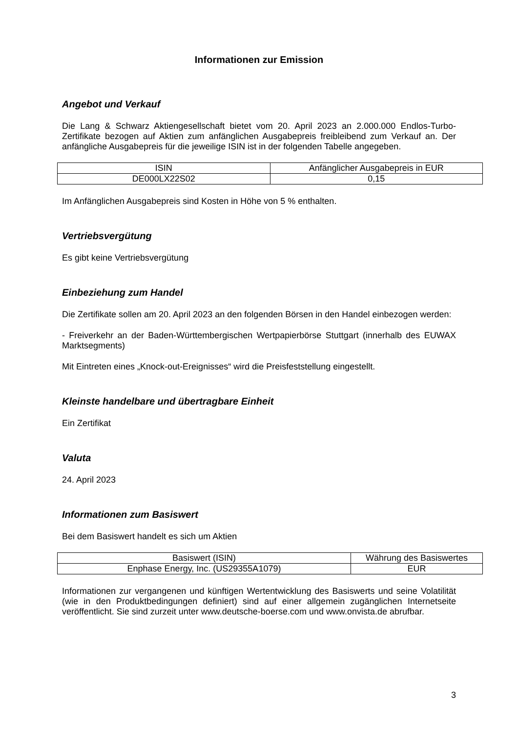Informationen zur Emission
Angebot und Verkauf
Die Lang & Schwarz Aktiengesellschaft bietet vom 20. April 2023 an 2.000.000 Endlos-Turbo-Zertifikate bezogen auf Aktien zum anfänglichen Ausgabepreis freibleibend zum Verkauf an. Der anfängliche Ausgabepreis für die jeweilige ISIN ist in der folgenden Tabelle angegeben.
| ISIN | Anfänglicher Ausgabepreis in EUR |
| --- | --- |
| DE000LX22S02 | 0,15 |
Im Anfänglichen Ausgabepreis sind Kosten in Höhe von 5 % enthalten.
Vertriebsvergütung
Es gibt keine Vertriebsvergütung
Einbeziehung zum Handel
Die Zertifikate sollen am 20. April 2023 an den folgenden Börsen in den Handel einbezogen werden:
- Freiverkehr an der Baden-Württembergischen Wertpapierbörse Stuttgart (innerhalb des EUWAX Marktsegments)
Mit Eintreten eines „Knock-out-Ereignisses“ wird die Preisfeststellung eingestellt.
Kleinste handelbare und übertragbare Einheit
Ein Zertifikat
Valuta
24. April 2023
Informationen zum Basiswert
Bei dem Basiswert handelt es sich um Aktien
| Basiswert (ISIN) | Währung des Basiswertes |
| --- | --- |
| Enphase Energy, Inc. (US29355A1079) | EUR |
Informationen zur vergangenen und künftigen Wertentwicklung des Basiswerts und seine Volatilität (wie in den Produktbedingungen definiert) sind auf einer allgemein zugänglichen Internetseite veröffentlicht. Sie sind zurzeit unter www.deutsche-boerse.com und www.onvista.de abrufbar.
3